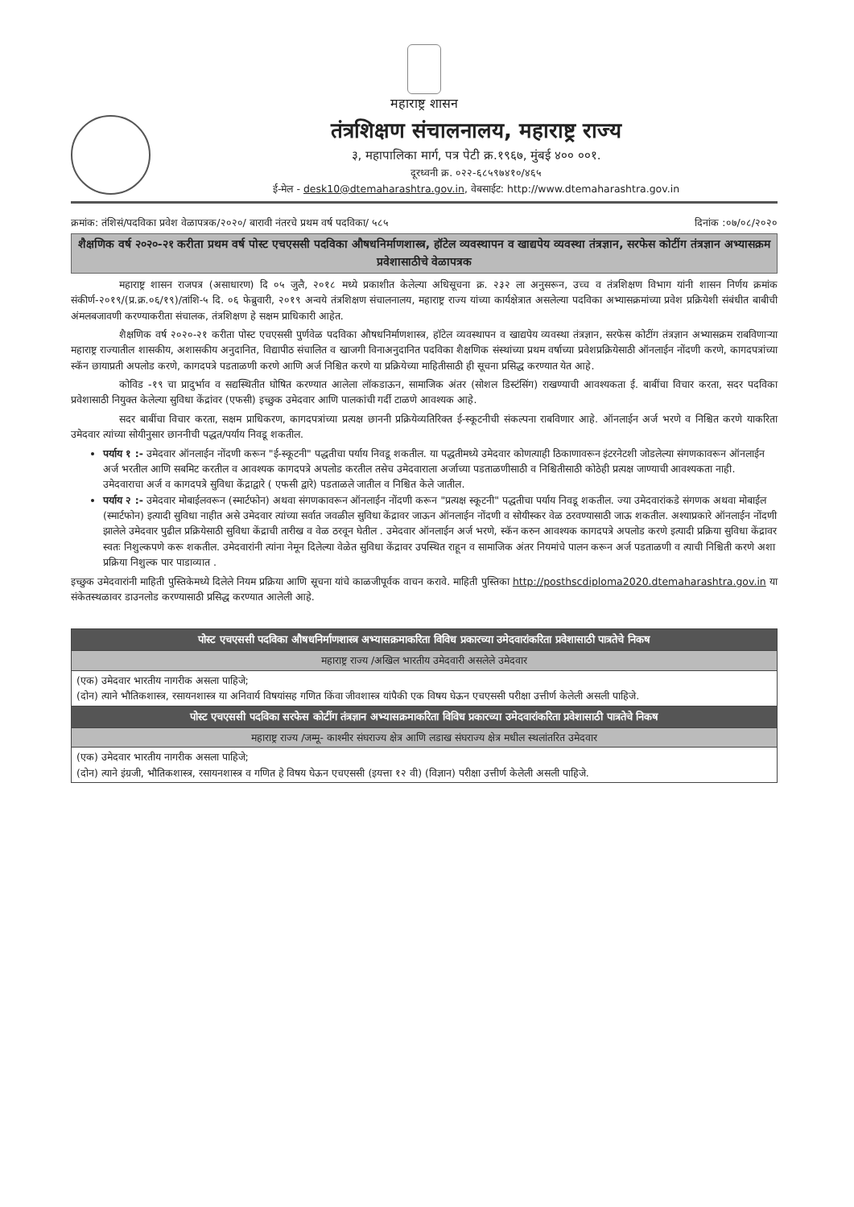महाराष्ट्र शासन
तंत्रशिक्षण संचालनालय, महाराष्ट्र राज्य
३, महापालिका मार्ग, पत्र पेटी क्र.१९६७, मुंबई ४०० ००१.
दूरध्वनी क्र. ०२२-६८५९७४१०/४६५
ई-मेल - desk10@dtemaharashtra.gov.in, वेबसाईट: http://www.dtemaharashtra.gov.in
क्रमांक: तंशिसं/पदविका प्रवेश वेळापत्रक/२०२०/ बारावी नंतरचे प्रथम वर्ष पदविका/ ५८५ दिनांक :०७/०८/२०२०
शैक्षणिक वर्ष २०२०-२१ करीता प्रथम वर्ष पोस्ट एचएससी पदविका औषधनिर्माणशास्त्र, हॉटेल व्यवस्थापन व खाद्यपेय व्यवस्था तंत्रज्ञान, सरफेस कोटींग तंत्रज्ञान अभ्यासक्रम प्रवेशासाठीचे वेळापत्रक
महाराष्ट्र शासन राजपत्र (असाधारण) दि ०५ जुलै, २०१८ मध्ये प्रकाशीत केलेल्या अधिसूचना क्र. २३२ ला अनुसरून, उच्च व तंत्रशिक्षण विभाग यांनी शासन निर्णय क्रमांक संकीर्ण-२०१९/(प्र.क्र.०६/१९)/तांशि-५ दि. ०६ फेब्रुवारी, २०१९ अन्वये तंत्रशिक्षण संचालनालय, महाराष्ट्र राज्य यांच्या कार्यक्षेत्रात असलेल्या पदविका अभ्यासक्रमांच्या प्रवेश प्रक्रियेशी संबंधीत बाबीची अंमलबजावणी करण्याकरीता संचालक, तंत्रशिक्षण हे सक्षम प्राधिकारी आहेत.
शैक्षणिक वर्ष २०२०-२१ करीता पोस्ट एचएससी पुर्णवेळ पदविका औषधनिर्माणशास्त्र, हॉटेल व्यवस्थापन व खाद्यपेय व्यवस्था तंत्रज्ञान, सरफेस कोटींग तंत्रज्ञान अभ्यासक्रम राबविणाऱ्या महाराष्ट्र राज्यातील शासकीय, अशासकीय अनुदानित, विद्यापीठ संचालित व खाजगी विनाअनुदानित पदविका शैक्षणिक संस्थांच्या प्रथम वर्षाच्या प्रवेशप्रक्रियेसाठी ऑनलाईन नोंदणी करणे, कागदपत्रांच्या स्कॅन छायाप्रती अपलोड करणे, कागदपत्रे पडताळणी करणे आणि अर्ज निश्चित करणे या प्रक्रियेच्या माहितीसाठी ही सूचना प्रसिद्ध करण्यात येत आहे.
कोविड -१९ चा प्रादुर्भाव व सद्यस्थितीत घोषित करण्यात आलेला लॉकडाऊन, सामाजिक अंतर (सोशल डिस्टंसिंग) राखण्याची आवश्यकता ई. बाबींचा विचार करता, सदर पदविका प्रवेशासाठी नियुक्त केलेल्या सुविधा केंद्रांवर (एफसी) इच्छुक उमेदवार आणि पालकांची गर्दी टाळणे आवश्यक आहे.
सदर बाबींचा विचार करता, सक्षम प्राधिकरण, कागदपत्रांच्या प्रत्यक्ष छाननी प्रक्रियेव्यतिरिक्त ई-स्कूटनीची संकल्पना राबविणार आहे. ऑनलाईन अर्ज भरणे व निश्चित करणे याकरिता उमेदवार त्यांच्या सोयीनुसार छाननीची पद्धत/पर्याय निवडू शकतील.
पर्याय १ :- उमेदवार ऑनलाईन नोंदणी करून "ई-स्कूटनी" पद्धतीचा पर्याय निवडू शकतील. या पद्धतीमध्ये उमेदवार कोणत्याही ठिकाणावरून इंटरनेटशी जोडलेल्या संगणकावरून ऑनलाईन अर्ज भरतील आणि सबमिट करतील व आवश्यक कागदपत्रे अपलोड करतील तसेच उमेदवाराला अर्जाच्या पडताळणीसाठी व निश्चितीसाठी कोठेही प्रत्यक्ष जाण्याची आवश्यकता नाही. उमेदवाराचा अर्ज व कागदपत्रे सुविधा केंद्राद्वारे ( एफसी द्वारे) पडताळले जातील व निश्चित केले जातील.
पर्याय २ :- उमेदवार मोबाईलवरून (स्मार्टफोन) अथवा संगणकावरून ऑनलाईन नोंदणी करून "प्रत्यक्ष स्कूटनी" पद्धतीचा पर्याय निवडू शकतील. ज्या उमेदवारांकडे संगणक अथवा मोबाईल (स्मार्टफोन) इत्यादी सुविधा नाहीत असे उमेदवार त्यांच्या सर्वात जवळील सुविधा केंद्रावर जाऊन ऑनलाईन नोंदणी व सोयीस्कर वेळ ठरवण्यासाठी जाऊ शकतील. अश्याप्रकारे ऑनलाईन नोंदणी झालेले उमेदवार पुढील प्रक्रियेसाठी सुविधा केंद्राची तारीख व वेळ ठरवून घेतील . उमेदवार ऑनलाईन अर्ज भरणे, स्कॅन करुन आवश्यक कागदपत्रे अपलोड करणे इत्यादी प्रक्रिया सुविधा केंद्रावर स्वतः निशुल्कपणे करू शकतील. उमेदवारांनी त्यांना नेमून दिलेल्या वेळेत सुविधा केंद्रावर उपस्थित राहून व सामाजिक अंतर नियमांचे पालन करून अर्ज पडताळणी व त्याची निश्चिती करणे अशा प्रक्रिया निशुल्क पार पाडाव्यात .
इच्छुक उमेदवारांनी माहिती पुस्तिकेमध्ये दिलेले नियम प्रक्रिया आणि सूचना यांचे काळजीपूर्वक वाचन करावे. माहिती पुस्तिका http://posthscdiploma2020.dtemaharashtra.gov.in या संकेतस्थळावर डाउनलोड करण्यासाठी प्रसिद्ध करण्यात आलेली आहे.
| पोस्ट एचएससी पदविका औषधनिर्माणशास्त्र अभ्यासक्रमाकरिता विविध प्रकारच्या उमेदवारांकरिता प्रवेशासाठी पात्रतेचे निकष |
| --- |
| महाराष्ट्र राज्य /अखिल भारतीय उमेदवारी असलेले उमेदवार |
| (एक) उमेदवार भारतीय नागरीक असला पाहिजे; (दोन) त्याने भौतिकशास्त्र, रसायनशास्त्र या अनिवार्य विषयांसह गणित किंवा जीवशास्त्र यांपैकी एक विषय घेऊन एचएससी परीक्षा उत्तीर्ण केलेली असली पाहिजे. |
| पोस्ट एचएससी पदविका सरफेस कोटींग तंत्रज्ञान अभ्यासक्रमाकरिता विविध प्रकारच्या उमेदवारांकरिता प्रवेशासाठी पात्रतेचे निकष |
| महाराष्ट्र राज्य /जम्मू- काश्मीर संघराज्य क्षेत्र आणि लडाख संघराज्य क्षेत्र मधील स्थलांतरित उमेदवार |
| (एक) उमेदवार भारतीय नागरीक असला पाहिजे; (दोन) त्याने इंग्रजी, भौतिकशास्त्र, रसायनशास्त्र व गणित हे विषय घेऊन एचएससी (इयत्ता १२ वी) (विज्ञान) परीक्षा उत्तीर्ण केलेली असली पाहिजे. |